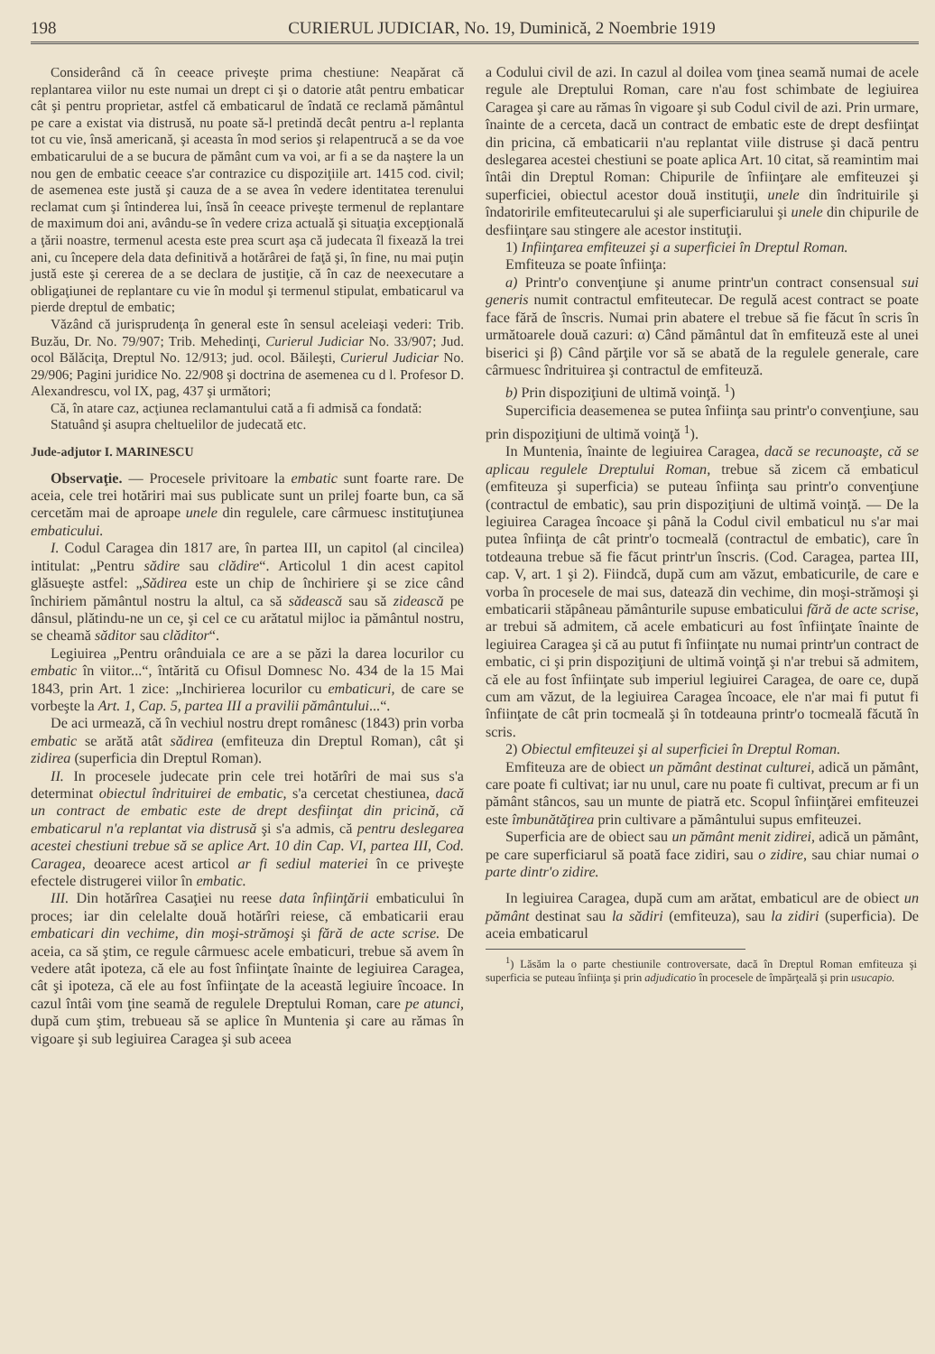198 CURIERUL JUDICIAR, No. 19, Duminică, 2 Noembrie 1919
Considerând că în ceeace priveşte prima chestiune: Neapărat că replantarea viilor nu este numai un drept ci şi o datorie atât pentru embaticar cât şi pentru proprietar, astfel că embaticarul de îndată ce reclamă pământul pe care a existat via distrusă, nu poate să-l pretindă decât pentru a-l replanta tot cu vie, însă americană, şi aceasta în mod serios şi relapentrucă a se da voe embaticarului de a se bucura de pământ cum va voi, ar fi a se da naştere la un nou gen de embatic ceeace s'ar contrazice cu dispoziţiile art. 1415 cod. civil; de asemenea este justă şi cauza de a se avea în vedere identitatea terenului reclamat cum şi întinderea lui, însă în ceeace priveşte termenul de replantare de maximum doi ani, avându-se în vedere criza actuală şi situaţia excepţională a ţării noastre, termenul acesta este prea scurt aşa că judecata îl fixează la trei ani, cu începere dela data definitivă a hotărârei de faţă şi, în fine, nu mai puţin justă este şi cererea de a se declara de justiţie, că în caz de neexecutare a obligaţiunei de replantare cu vie în modul şi termenul stipulat, embaticarul va pierde dreptul de embatic;
Văzând că jurisprudenţa în general este în sensul aceleiaşi vederi: Trib. Buzău, Dr. No. 79/907; Trib. Mehedinţi, Curierul Judiciar No. 33/907; Jud. ocol Bălăciţa, Dreptul No. 12/913; jud. ocol. Băileşti, Curierul Judiciar No. 29/906; Pagini juridice No. 22/908 şi doctrina de asemenea cu d l. Profesor D. Alexandrescu, vol IX, pag, 437 şi următori;
Că, în atare caz, acţiunea reclamantului cată a fi admisă ca fondată:
Statuând şi asupra cheltuelilor de judecată etc.
Jude-adjutor I. MARINESCU
Observaţie. — Procesele privitoare la embatic sunt foarte rare. De aceia, cele trei hotăriri mai sus publicate sunt un prilej foarte bun, ca să cercetăm mai de aproape unele din regulele, care cârmuesc instituţiunea embaticului.
I. Codul Caragea din 1817 are, în partea III, un capitol (al cincilea) intitulat: „Pentru sădire sau clădire“. Articolul 1 din acest capitol glăsueşte astfel: „Sădirea este un chip de închiriere şi se zice când închiriem pământul nostru la altul, ca să sădească sau să zidească pe dânsul, plătindu-ne un ce, şi cel ce cu arătatul mijloc ia pământul nostru, se cheamă săditor sau clăditor“.
Legiuirea „Pentru orânduiala ce are a se păzi la darea locurilor cu embatic în viitor...“, întărită cu Ofisul Domnesc No. 434 de la 15 Mai 1843, prin Art. 1 zice: „Inchirierea locurilor cu embaticuri, de care se vorbeşte la Art. 1, Cap. 5, partea III a pravilii pământului...“.
De aci urmează, că în vechiul nostru drept românesc (1843) prin vorba embatic se arătă atât sădirea (emfiteuza din Dreptul Roman), cât şi zidirea (superficia din Dreptul Roman).
II. In procesele judecate prin cele trei hotărîri de mai sus s'a determinat obiectul îndrituirei de embatic, s'a cercetat chestiunea, dacă un contract de embatic este de drept desfiinţat din pricină, că embaticarul n'a replantat via distrusă şi s'a admis, că pentru deslegarea acestei chestiuni trebue să se aplice Art. 10 din Cap. VI, partea III, Cod. Caragea, deoarece acest articol ar fi sediul materiei în ce priveşte efectele distrugerei viilor în embatic.
III. Din hotărîrea Casaţiei nu reese data înfiinţării embaticului în proces; iar din celelalte două hotărîri reiese, că embaticarii erau embaticari din vechime, din moşi-strămoşi şi fără de acte scrise. De aceia, ca să ştim, ce regule cârmuesc acele embaticuri, trebue să avem în vedere atât ipoteza, că ele au fost înfiinţate înainte de legiuirea Caragea, cât şi ipoteza, că ele au fost înfiinţate de la această legiuire încoace. In cazul întâi vom ţine seamă de regulele Dreptului Roman, care pe atunci, după cum ştim, trebueau să se aplice în Muntenia şi care au rămas în vigoare şi sub legiuirea Caragea şi sub aceea
a Codului civil de azi. In cazul al doilea vom ţinea seamă numai de acele regule ale Dreptului Roman, care n'au fost schimbate de legiuirea Caragea şi care au rămas în vigoare şi sub Codul civil de azi. Prin urmare, înainte de a cerceta, dacă un contract de embatic este de drept desfiinţat din pricina, că embaticarii n'au replantat viile distruse şi dacă pentru deslegarea acestei chestiuni se poate aplica Art. 10 citat, să reamintim mai întâi din Dreptul Roman: Chipurile de înfiinţare ale emfiteuzei şi superficiei, obiectul acestor două instituţii, unele din îndrituirile şi îndatoririle emfiteutecarului şi ale superficiarului şi unele din chipurile de desfiinţare sau stingere ale acestor instituţii.
1) Infiinţarea emfiteuzei şi a superficiei în Dreptul Roman.
Emfiteuza se poate înfiinţa:
a) Printr'o convenţiune şi anume printr'un contract consensual sui generis numit contractul emfiteutecar. De regulă acest contract se poate face fără de înscris. Numai prin abatere el trebue să fie făcut în scris în următoarele două cazuri: α) Când pământul dat în emfiteuză este al unei biserici şi β) Când părţile vor să se abată de la regulele generale, care cârmuesc îndrituirea şi contractul de emfiteuză.
b) Prin dispoziţiuni de ultimă voinţă. <sup>1</sup>)
Supercificia deasemenea se putea înfiinţa sau printr'o convenţiune, sau prin dispoziţiuni de ultimă voinţă <sup>1</sup>).
In Muntenia, înainte de legiuirea Caragea, dacă se recunoaşte, că se aplicau regulele Dreptului Roman, trebue să zicem că embaticul (emfiteuza şi superficia) se puteau înfiinţa sau printr'o convenţiune (contractul de embatic), sau prin dispoziţiuni de ultimă voinţă. — De la legiuirea Caragea încoace şi până la Codul civil embaticul nu s'ar mai putea înfiinţa de cât printr'o tocmeală (contractul de embatic), care în totdeauna trebue să fie făcut printr'un înscris. (Cod. Caragea, partea III, cap. V, art. 1 şi 2). Fiindcă, după cum am văzut, embaticurile, de care e vorba în procesele de mai sus, datează din vechime, din moşi-strămoşi şi embaticarii stăpâneau pământurile supuse embaticului fără de acte scrise, ar trebui să admitem, că acele embaticuri au fost înfiinţate înainte de legiuirea Caragea şi că au putut fi înfiinţate nu numai printr'un contract de embatic, ci şi prin dispoziţiuni de ultimă voinţă şi n'ar trebui să admitem, că ele au fost înfiinţate sub imperiul legiuirei Caragea, de oare ce, după cum am văzut, de la legiuirea Caragea încoace, ele n'ar mai fi putut fi înfiinţate de cât prin tocmeală şi în totdeauna printr'o tocmeală făcută în scris.
2) Obiectul emfiteuzei şi al superficiei în Dreptul Roman.
Emfiteuza are de obiect un pământ destinat culturei, adică un pământ, care poate fi cultivat; iar nu unul, care nu poate fi cultivat, precum ar fi un pământ stâncos, sau un munte de piatră etc. Scopul înfiinţărei emfiteuzei este îmbunătăţirea prin cultivare a pământului supus emfiteuzei.
Superficia are de obiect sau un pământ menit zidirei, adică un pământ, pe care superficiarul să poată face zidiri, sau o zidire, sau chiar numai o parte dintr'o zidire.
In legiuirea Caragea, după cum am arătat, embaticul are de obiect un pământ destinat sau la sădiri (emfiteuza), sau la zidiri (superficia). De aceia embaticarul
<sup>1</sup>) Lăsăm la o parte chestiunile controversate, dacă în Dreptul Roman emfiteuza şi superficia se puteau înfiinţa şi prin adjudicatio în procesele de împărţeală şi prin usucapio.